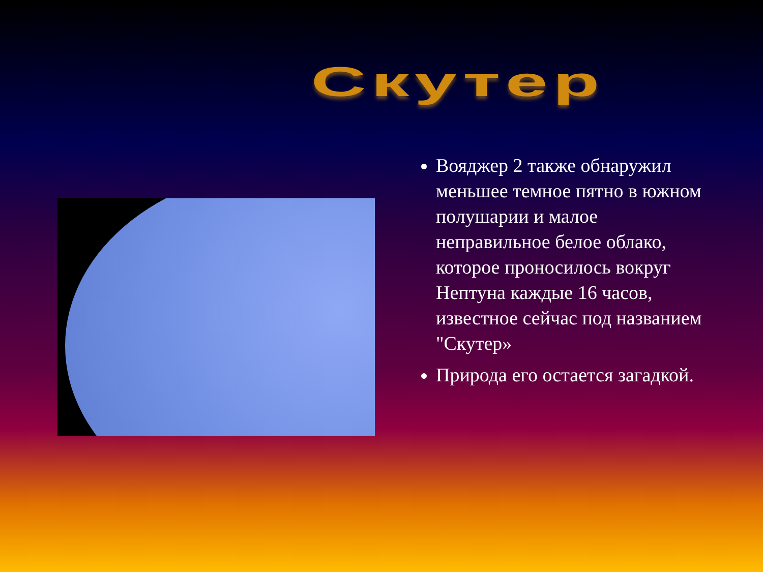Скутер
Вояджер 2 также обнаружил меньшее темное пятно в южном полушарии и малое неправильное белое облако, которое проносилось вокруг Нептуна каждые 16 часов, известное сейчас под названием "Скутер»
Природа его остается загадкой.